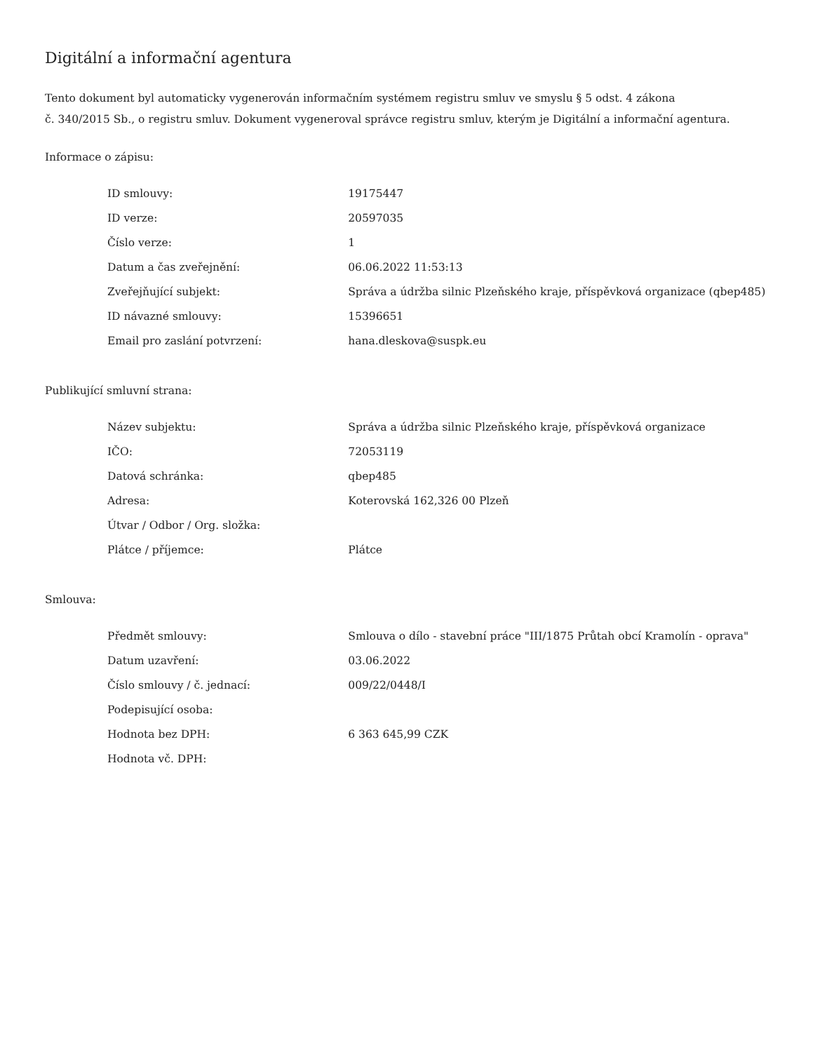Digitální a informační agentura
Tento dokument byl automaticky vygenerován informačním systémem registru smluv ve smyslu § 5 odst. 4 zákona
č. 340/2015 Sb., o registru smluv. Dokument vygeneroval správce registru smluv, kterým je Digitální a informační agentura.
Informace o zápisu:
| ID smlouvy: | 19175447 |
| ID verze: | 20597035 |
| Číslo verze: | 1 |
| Datum a čas zveřejnění: | 06.06.2022 11:53:13 |
| Zveřejňující subjekt: | Správa a údržba silnic Plzeňského kraje, příspěvková organizace (qbep485) |
| ID návazné smlouvy: | 15396651 |
| Email pro zaslání potvrzení: | hana.dleskova@suspk.eu |
Publikující smluvní strana:
| Název subjektu: | Správa a údržba silnic Plzeňského kraje, příspěvková organizace |
| IČO: | 72053119 |
| Datová schránka: | qbep485 |
| Adresa: | Koterovská 162,326 00 Plzeň |
| Útvar / Odbor / Org. složka: | |
| Plátce / příjemce: | Plátce |
Smlouva:
| Předmět smlouvy: | Smlouva o dílo - stavební práce "III/1875 Průtah obcí Kramolín - oprava" |
| Datum uzavření: | 03.06.2022 |
| Číslo smlouvy / č. jednací: | 009/22/0448/I |
| Podepisující osoba: | |
| Hodnota bez DPH: | 6 363 645,99 CZK |
| Hodnota vč. DPH: | |